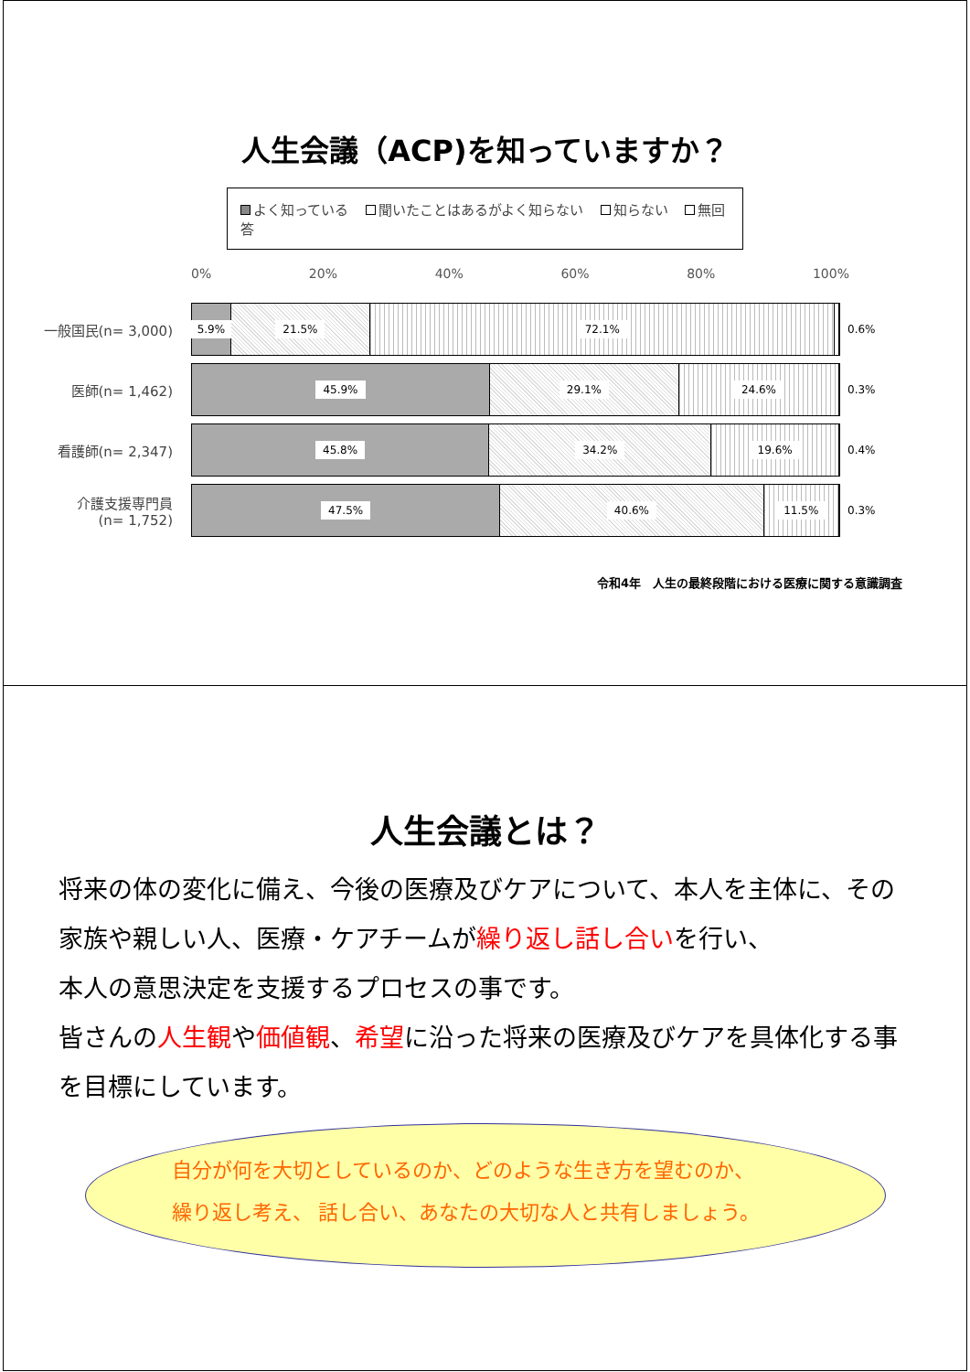人生会議（ACP)を知っていますか？
よく知っている 聞いたことはあるがよく知らない 知らない 無回答
0% 20% 40% 60% 80% 100%
一般国民(n= 3,000)
5.9% 21.5% 72.1%
0.6%
医師(n= 1,462)
45.9% 29.1% 24.6%
0.3%
看護師(n= 2,347)
45.8% 34.2% 19.6%
0.4%
介護支援専門員
(n= 1,752)
47.5% 40.6% 11.5%
0.3%
令和4年　人生の最終段階における医療に関する意識調査
人生会議とは？
将来の体の変化に備え、今後の医療及びケアについて、本人を主体に、その家族や親しい人、医療・ケアチームが繰り返し話し合いを行い、
本人の意思決定を支援するプロセスの事です。
皆さんの人生観や価値観、希望に沿った将来の医療及びケアを具体化する事を目標にしています。
自分が何を大切としているのか、どのような生き方を望むのか、
繰り返し考え、 話し合い、あなたの大切な人と共有しましょう。